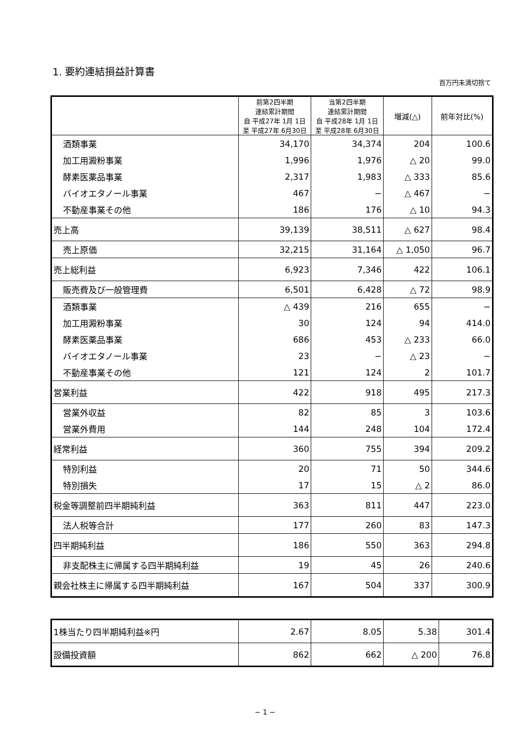1. 要約連結損益計算書
百万円未満切捨て
| | 前第2四半期 連結累計期間 自 平成27年 1月 1日 至 平成27年 6月30日 | 当第2四半期 連結累計期間 自 平成28年 1月 1日 至 平成28年 6月30日 | 増減(△) | 前年対比(%) |
| --- | --- | --- | --- | --- |
| 酒類事業 | 34,170 | 34,374 | 204 | 100.6 |
| 加工用澱粉事業 | 1,996 | 1,976 | △ 20 | 99.0 |
| 酵素医薬品事業 | 2,317 | 1,983 | △ 333 | 85.6 |
| バイオエタノール事業 | 467 | − | △ 467 | − |
| 不動産事業その他 | 186 | 176 | △ 10 | 94.3 |
| 売上高 | 39,139 | 38,511 | △ 627 | 98.4 |
| 売上原価 | 32,215 | 31,164 | △ 1,050 | 96.7 |
| 売上総利益 | 6,923 | 7,346 | 422 | 106.1 |
| 販売費及び一般管理費 | 6,501 | 6,428 | △ 72 | 98.9 |
| 酒類事業 | △ 439 | 216 | 655 | − |
| 加工用澱粉事業 | 30 | 124 | 94 | 414.0 |
| 酵素医薬品事業 | 686 | 453 | △ 233 | 66.0 |
| バイオエタノール事業 | 23 | − | △ 23 | − |
| 不動産事業その他 | 121 | 124 | 2 | 101.7 |
| 営業利益 | 422 | 918 | 495 | 217.3 |
| 営業外収益 | 82 | 85 | 3 | 103.6 |
| 営業外費用 | 144 | 248 | 104 | 172.4 |
| 経常利益 | 360 | 755 | 394 | 209.2 |
| 特別利益 | 20 | 71 | 50 | 344.6 |
| 特別損失 | 17 | 15 | △ 2 | 86.0 |
| 税金等調整前四半期純利益 | 363 | 811 | 447 | 223.0 |
| 法人税等合計 | 177 | 260 | 83 | 147.3 |
| 四半期純利益 | 186 | 550 | 363 | 294.8 |
| 非支配株主に帰属する四半期純利益 | 19 | 45 | 26 | 240.6 |
| 親会社株主に帰属する四半期純利益 | 167 | 504 | 337 | 300.9 |
| 1株当たり四半期純利益※円 | 2.67 | 8.05 | 5.38 | 301.4 |
| 設備投資額 | 862 | 662 | △ 200 | 76.8 |
− 1 −